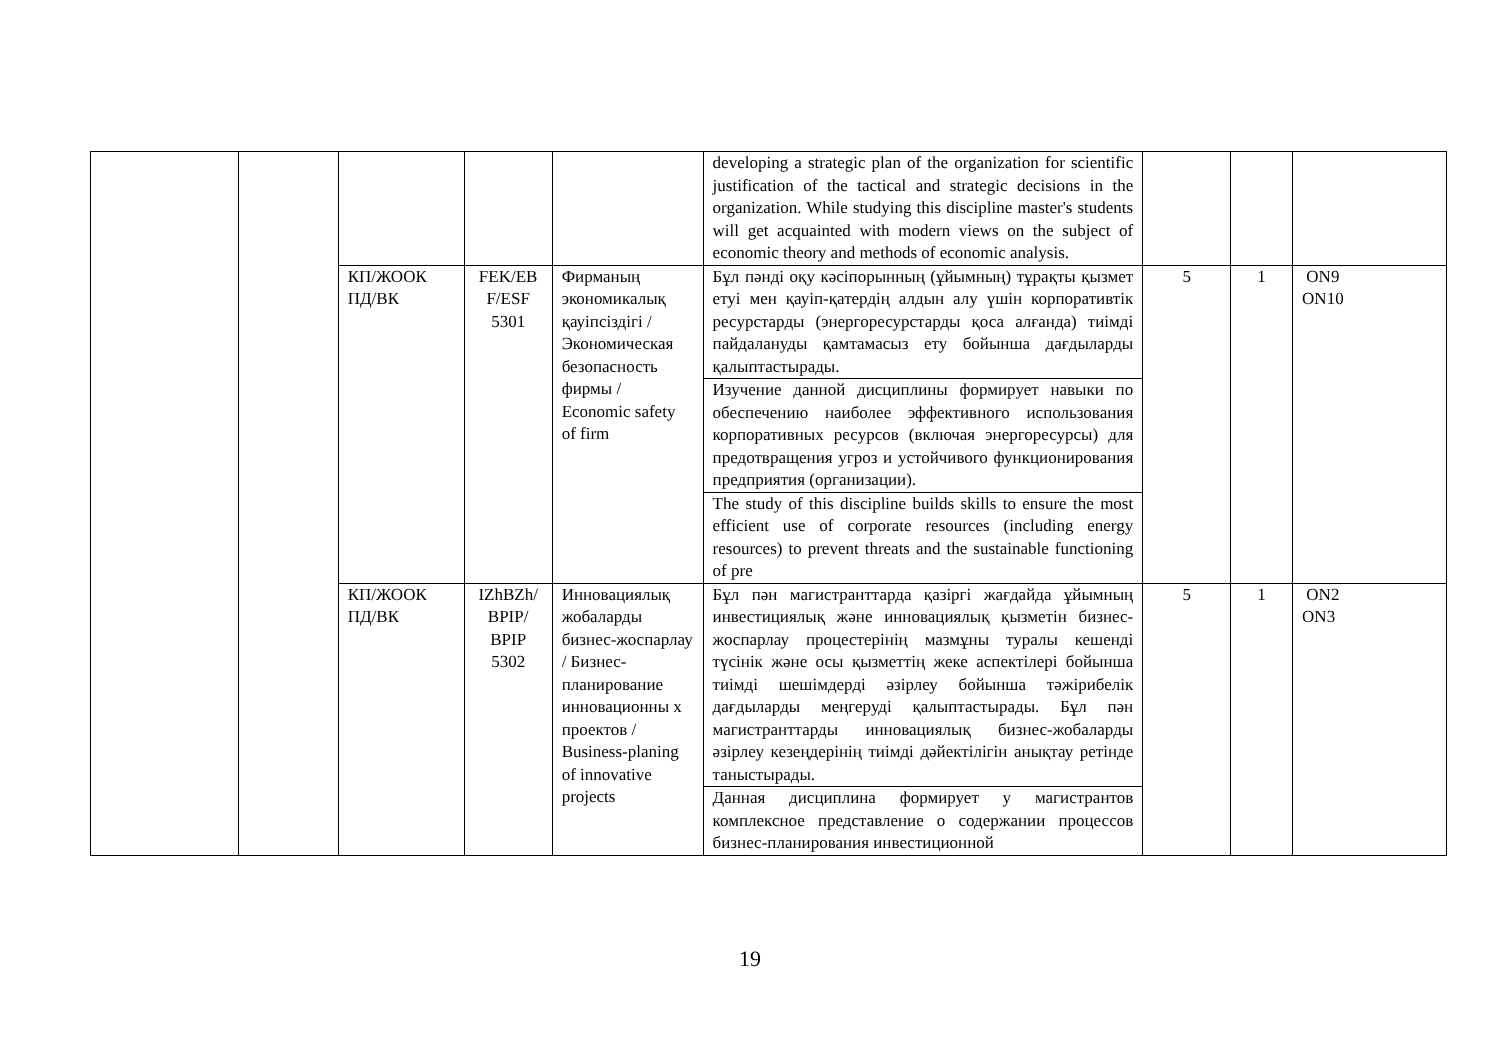| | | | | | developing a strategic plan of the organization for scientific justification of the tactical and strategic decisions in the organization. While studying this discipline master's students will get acquainted with modern views on the subject of economic theory and methods of economic analysis. | | | |
| | | КП/ЖООК ПД/ВК | FEK/EB F/ESF 5301 | Фирманың экономикалық қауіпсіздігі / Экономическая безопасность фирмы / Economic safety of firm | Бұл пәнді оқу кәсіпорынның (ұйымның) тұрақты қызмет етуі мен қауіп-қатердің алдын алу үшін корпоративтік ресурстарды (энергоресурстарды қоса алғанда) тиімді пайдалануды қамтамасыз ету бойынша дағдыларды қалыптастырады. | 5 | 1 | ON9 ON10 |
| | | | | | Изучение данной дисциплины формирует навыки по обеспечению наиболее эффективного использования корпоративных ресурсов (включая энергоресурсы) для предотвращения угроз и устойчивого функционирования предприятия (организации). | | | |
| | | | | | The study of this discipline builds skills to ensure the most efficient use of corporate resources (including energy resources) to prevent threats and the sustainable functioning of pre | | | |
| | | КП/ЖООК ПД/ВК | IZhBZh/ BPIP/ BPIP 5302 | Инновациялық жобаларды бизнес-жоспарлау / Бизнес-планирование инновационны х проектов / Business-planing of innovative projects | Бұл пән магистранттарда қазіргі жағдайда ұйымның инвестициялық және инновациялық қызметін бизнес-жоспарлау процестерінің мазмұны туралы кешенді түсінік және осы қызметтің жеке аспектілері бойынша тиімді шешімдерді әзірлеу бойынша тәжірибелік дағдыларды меңгеруді қалыптастырады. Бұл пән магистранттарды инновациялық бизнес-жобаларды әзірлеу кезеңдерінің тиімді дәйектілігін анықтау ретінде таныстырады. | 5 | 1 | ON2 ON3 |
| | | | | | Данная дисциплина формирует у магистрантов комплексное представление о содержании процессов бизнес-планирования инвестиционной | | | |
19